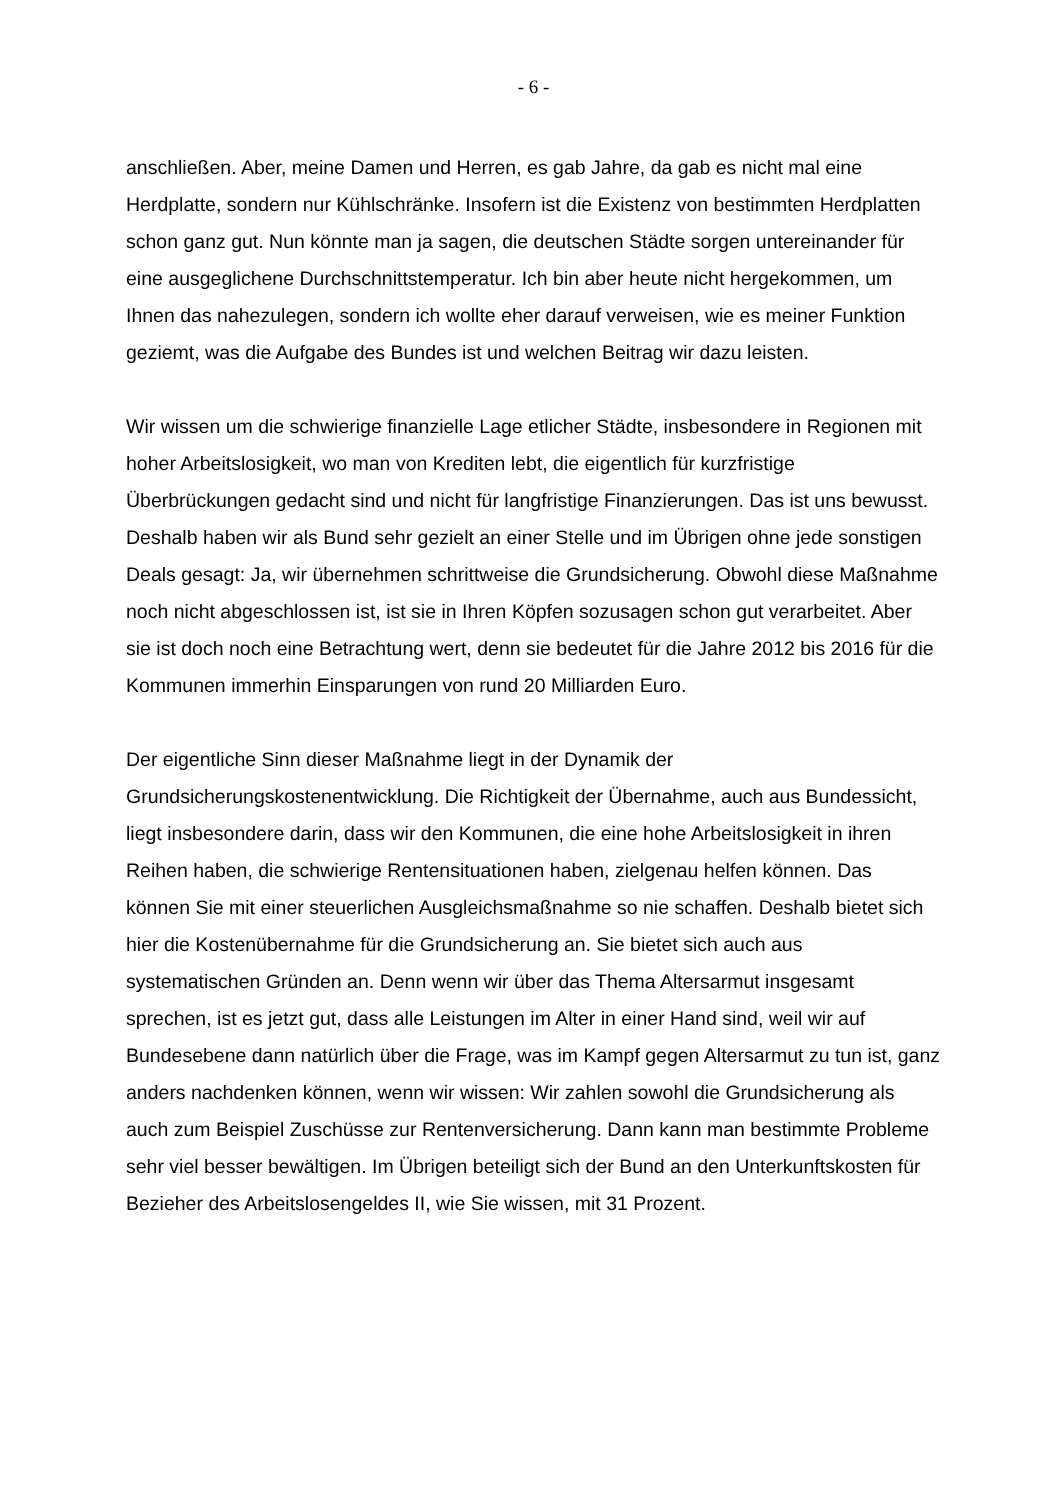- 6 -
anschließen. Aber, meine Damen und Herren, es gab Jahre, da gab es nicht mal eine Herdplatte, sondern nur Kühlschränke. Insofern ist die Existenz von bestimmten Herdplatten schon ganz gut. Nun könnte man ja sagen, die deutschen Städte sorgen untereinander für eine ausgeglichene Durchschnittstemperatur. Ich bin aber heute nicht hergekommen, um Ihnen das nahezulegen, sondern ich wollte eher darauf verweisen, wie es meiner Funktion geziemt, was die Aufgabe des Bundes ist und welchen Beitrag wir dazu leisten.
Wir wissen um die schwierige finanzielle Lage etlicher Städte, insbesondere in Regionen mit hoher Arbeitslosigkeit, wo man von Krediten lebt, die eigentlich für kurzfristige Überbrückungen gedacht sind und nicht für langfristige Finanzierungen. Das ist uns bewusst. Deshalb haben wir als Bund sehr gezielt an einer Stelle und im Übrigen ohne jede sonstigen Deals gesagt: Ja, wir übernehmen schrittweise die Grundsicherung. Obwohl diese Maßnahme noch nicht abgeschlossen ist, ist sie in Ihren Köpfen sozusagen schon gut verarbeitet. Aber sie ist doch noch eine Betrachtung wert, denn sie bedeutet für die Jahre 2012 bis 2016 für die Kommunen immerhin Einsparungen von rund 20 Milliarden Euro.
Der eigentliche Sinn dieser Maßnahme liegt in der Dynamik der Grundsicherungskostenentwicklung. Die Richtigkeit der Übernahme, auch aus Bundessicht, liegt insbesondere darin, dass wir den Kommunen, die eine hohe Arbeitslosigkeit in ihren Reihen haben, die schwierige Rentensituationen haben, zielgenau helfen können. Das können Sie mit einer steuerlichen Ausgleichsmaßnahme so nie schaffen. Deshalb bietet sich hier die Kostenübernahme für die Grundsicherung an. Sie bietet sich auch aus systematischen Gründen an. Denn wenn wir über das Thema Altersarmut insgesamt sprechen, ist es jetzt gut, dass alle Leistungen im Alter in einer Hand sind, weil wir auf Bundesebene dann natürlich über die Frage, was im Kampf gegen Altersarmut zu tun ist, ganz anders nachdenken können, wenn wir wissen: Wir zahlen sowohl die Grundsicherung als auch zum Beispiel Zuschüsse zur Rentenversicherung. Dann kann man bestimmte Probleme sehr viel besser bewältigen. Im Übrigen beteiligt sich der Bund an den Unterkunftskosten für Bezieher des Arbeitslosengeldes II, wie Sie wissen, mit 31 Prozent.